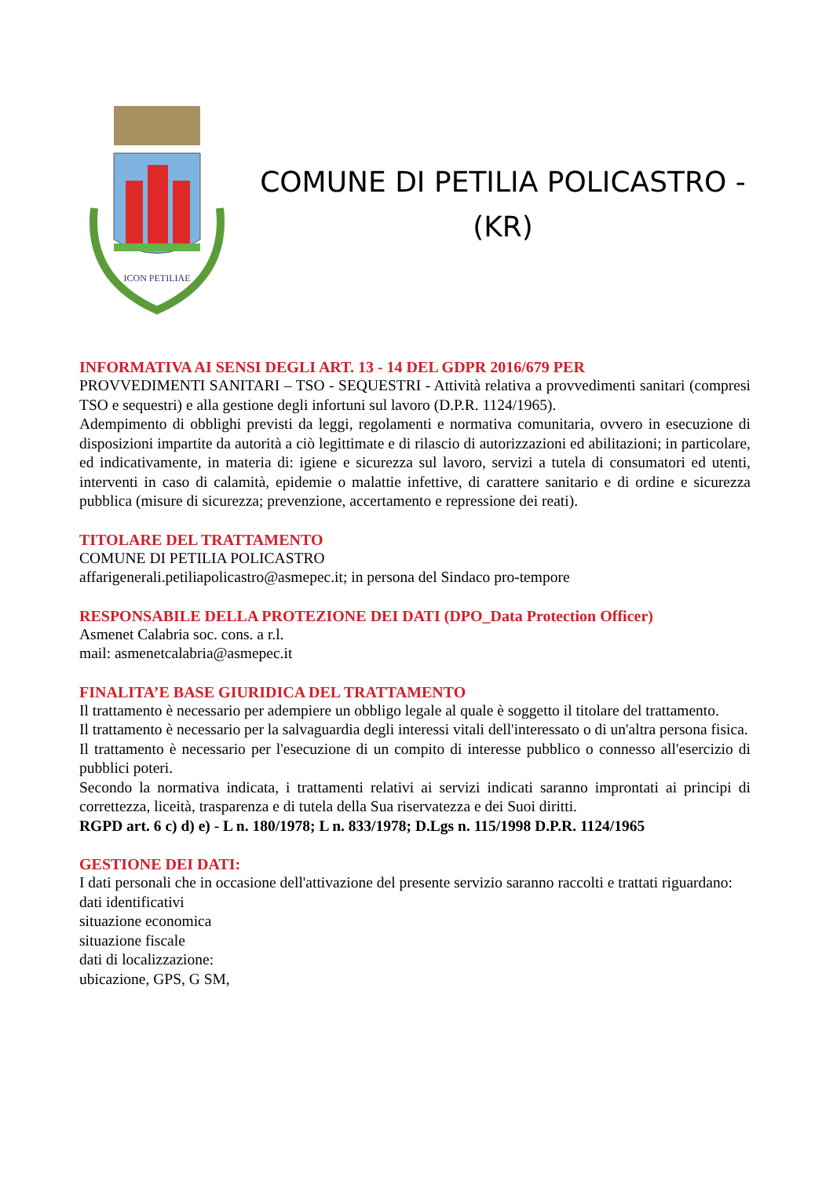ICON PETILIAE
COMUNE DI PETILIA POLICASTRO -
(KR)
INFORMATIVA AI SENSI DEGLI ART. 13 - 14 DEL GDPR 2016/679 PER
PROVVEDIMENTI SANITARI – TSO - SEQUESTRI - Attività relativa a provvedimenti sanitari (compresi TSO e sequestri) e alla gestione degli infortuni sul lavoro (D.P.R. 1124/1965).
Adempimento di obblighi previsti da leggi, regolamenti e normativa comunitaria, ovvero in esecuzione di disposizioni impartite da autorità a ciò legittimate e di rilascio di autorizzazioni ed abilitazioni; in particolare, ed indicativamente, in materia di: igiene e sicurezza sul lavoro, servizi a tutela di consumatori ed utenti, interventi in caso di calamità, epidemie o malattie infettive, di carattere sanitario e di ordine e sicurezza pubblica (misure di sicurezza; prevenzione, accertamento e repressione dei reati).
TITOLARE DEL TRATTAMENTO
COMUNE DI PETILIA POLICASTRO
affarigenerali.petiliapolicastro@asmepec.it; in persona del Sindaco pro-tempore
RESPONSABILE DELLA PROTEZIONE DEI DATI (DPO_Data Protection Officer)
Asmenet Calabria soc. cons. a r.l.
mail: asmenetcalabria@asmepec.it
FINALITA’E BASE GIURIDICA DEL TRATTAMENTO
Il trattamento è necessario per adempiere un obbligo legale al quale è soggetto il titolare del trattamento.
Il trattamento è necessario per la salvaguardia degli interessi vitali dell'interessato o di un'altra persona fisica.
Il trattamento è necessario per l'esecuzione di un compito di interesse pubblico o connesso all'esercizio di pubblici poteri.
Secondo la normativa indicata, i trattamenti relativi ai servizi indicati saranno improntati ai principi di correttezza, liceità, trasparenza e di tutela della Sua riservatezza e dei Suoi diritti.
RGPD art. 6 c) d) e) - L n. 180/1978; L n. 833/1978; D.Lgs n. 115/1998 D.P.R. 1124/1965
GESTIONE DEI DATI:
I dati personali che in occasione dell'attivazione del presente servizio saranno raccolti e trattati riguardano:
dati identificativi
situazione economica
situazione fiscale
dati di localizzazione:
ubicazione, GPS, G SM,